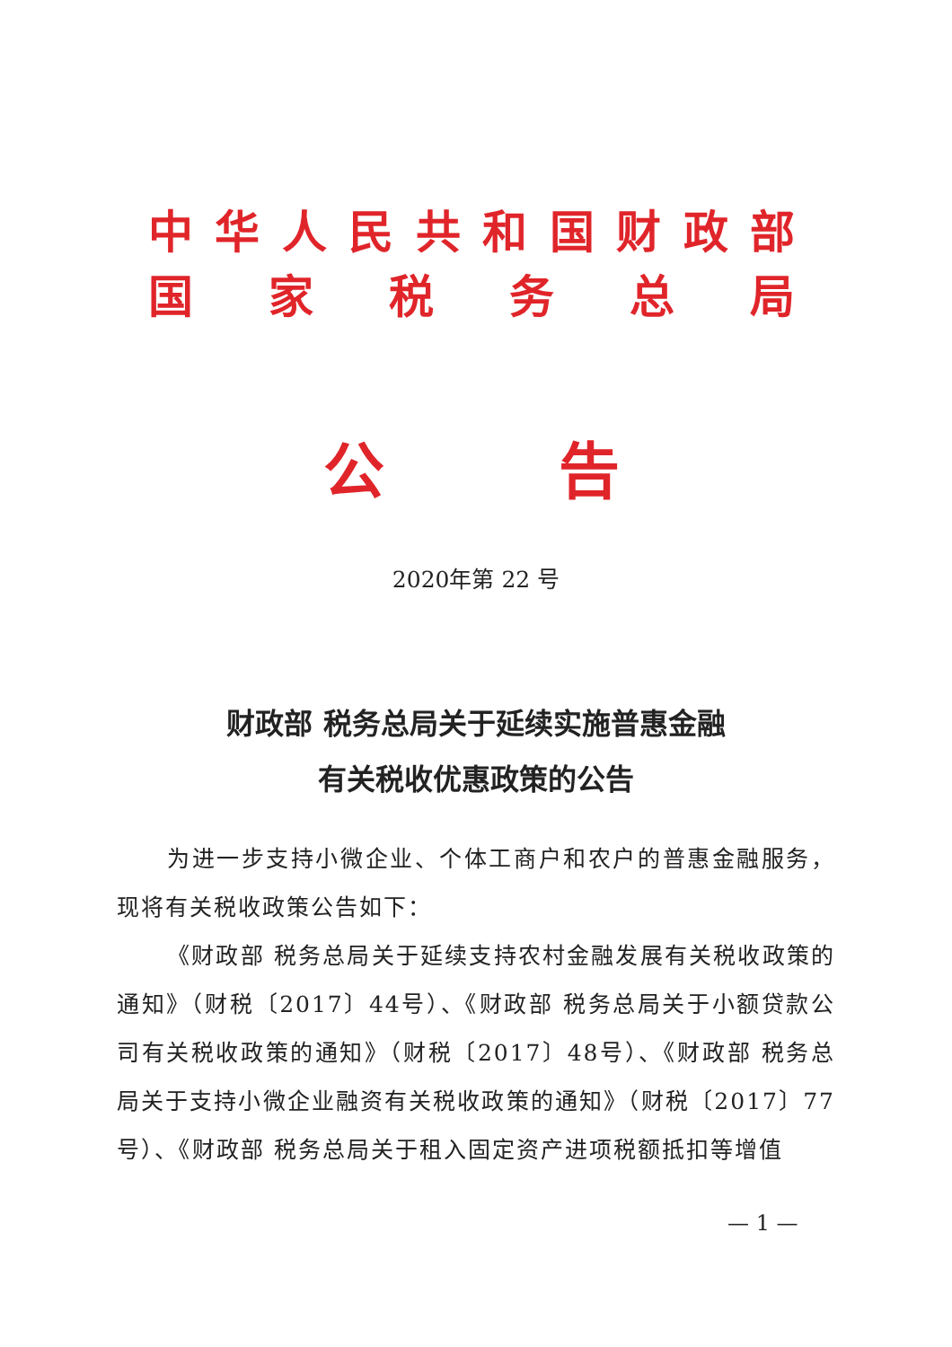中华人民共和国财政部
国家税务总局
公 告
2020年第 22 号
财政部 税务总局关于延续实施普惠金融
有关税收优惠政策的公告
为进一步支持小微企业、个体工商户和农户的普惠金融服务，现将有关税收政策公告如下：
《财政部 税务总局关于延续支持农村金融发展有关税收政策的通知》（财税〔2017〕44号）、《财政部 税务总局关于小额贷款公司有关税收政策的通知》（财税〔2017〕48号）、《财政部 税务总局关于支持小微企业融资有关税收政策的通知》（财税〔2017〕77号）、《财政部 税务总局关于租入固定资产进项税额抵扣等增值
— 1 —